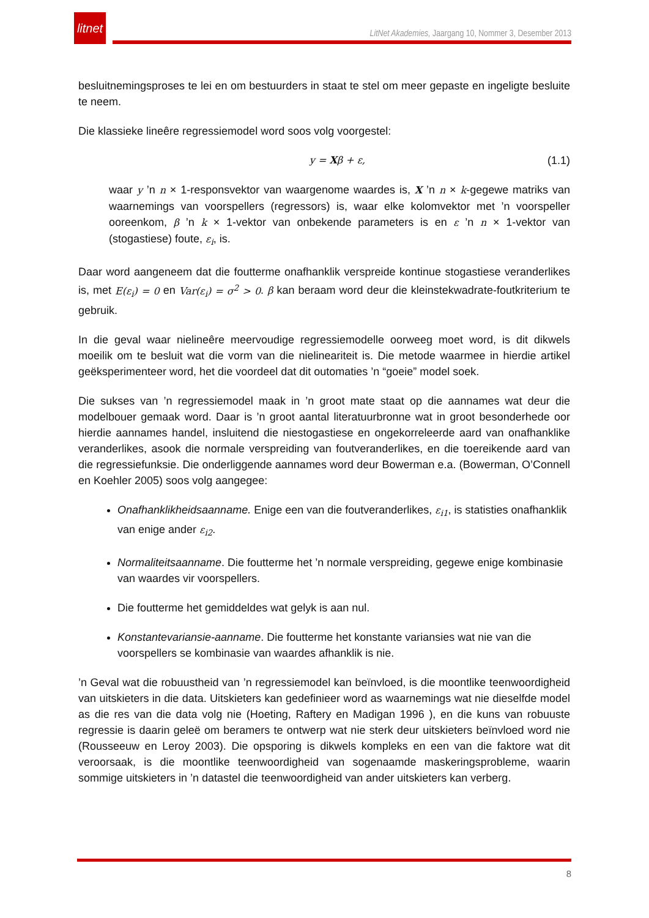litnet
LitNet Akademies, Jaargang 10, Nommer 3, Desember 2013
besluitnemingsproses te lei en om bestuurders in staat te stel om meer gepaste en ingeligte besluite te neem.
Die klassieke lineêre regressiemodel word soos volg voorgestel:
y = Xβ + ε, (1.1)
waar y ’n n × 1-responsvektor van waargenome waardes is, X ’n n × k-gegewe matriks van waarnemings van voorspellers (regressors) is, waar elke kolomvektor met ’n voorspeller ooreenkom, β ’n k × 1-vektor van onbekende parameters is en ε ’n n × 1-vektor van (stogastiese) foute, ε<sub>i</sub>, is.
Daar word aangeneem dat die foutterme onafhanklik verspreide kontinue stogastiese veranderlikes is, met E(ε<sub>i</sub>) = 0 en Var(ε<sub>i</sub>) = σ<sup>2</sup> > 0. β kan beraam word deur die kleinstekwadrate-foutkriterium te gebruik.
In die geval waar nielineêre meervoudige regressiemodelle oorweeg moet word, is dit dikwels moeilik om te besluit wat die vorm van die nielineariteit is. Die metode waarmee in hierdie artikel geëksperimenteer word, het die voordeel dat dit outomaties ’n “goeie” model soek.
Die sukses van ’n regressiemodel maak in ’n groot mate staat op die aannames wat deur die modelbouer gemaak word. Daar is ’n groot aantal literatuurbronne wat in groot besonderhede oor hierdie aannames handel, insluitend die niestogastiese en ongekorreleerde aard van onafhanklike veranderlikes, asook die normale verspreiding van foutveranderlikes, en die toereikende aard van die regressiefunksie. Die onderliggende aannames word deur Bowerman e.a. (Bowerman, O’Connell en Koehler 2005) soos volg aangegee:
Onafhanklikheidsaanname. Enige een van die foutveranderlikes, ε<sub>i1</sub>, is statisties onafhanklik van enige ander ε<sub>i2</sub>.
Normaliteitsaanname. Die foutterme het ’n normale verspreiding, gegewe enige kombinasie van waardes vir voorspellers.
Die foutterme het gemiddeldes wat gelyk is aan nul.
Konstantevariansie-aanname. Die foutterme het konstante variansies wat nie van die voorspellers se kombinasie van waardes afhanklik is nie.
’n Geval wat die robuustheid van ’n regressiemodel kan beïnvloed, is die moontlike teenwoordigheid van uitskieters in die data. Uitskieters kan gedefinieer word as waarnemings wat nie dieselfde model as die res van die data volg nie (Hoeting, Raftery en Madigan 1996 ), en die kuns van robuuste regressie is daarin geleë om beramers te ontwerp wat nie sterk deur uitskieters beïnvloed word nie (Rousseeuw en Leroy 2003). Die opsporing is dikwels kompleks en een van die faktore wat dit veroorsaak, is die moontlike teenwoordigheid van sogenaamde maskeringsprobleme, waarin sommige uitskieters in ’n datastel die teenwoordigheid van ander uitskieters kan verberg.
8